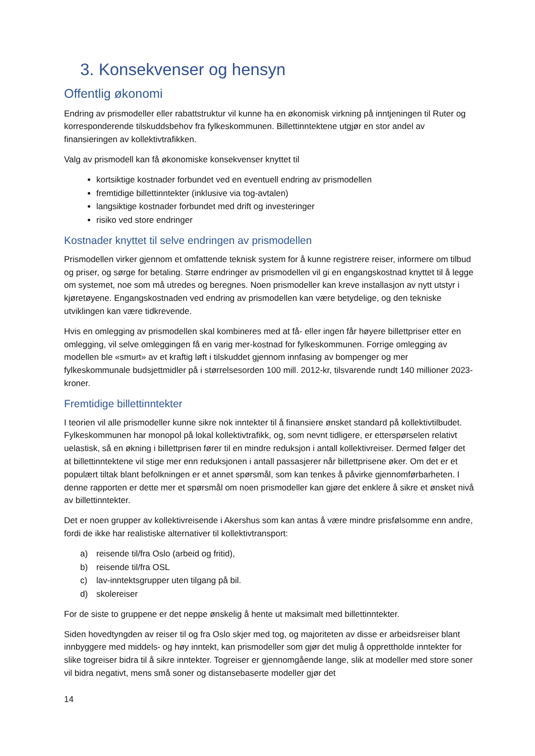3. Konsekvenser og hensyn
Offentlig økonomi
Endring av prismodeller eller rabattstruktur vil kunne ha en økonomisk virkning på inntjeningen til Ruter og korresponderende tilskuddsbehov fra fylkeskommunen. Billettinntektene utgjør en stor andel av finansieringen av kollektivtrafikken.
Valg av prismodell kan få økonomiske konsekvenser knyttet til
kortsiktige kostnader forbundet ved en eventuell endring av prismodellen
fremtidige billettinntekter (inklusive via tog-avtalen)
langsiktige kostnader forbundet med drift og investeringer
risiko ved store endringer
Kostnader knyttet til selve endringen av prismodellen
Prismodellen virker gjennom et omfattende teknisk system for å kunne registrere reiser, informere om tilbud og priser, og sørge for betaling. Større endringer av prismodellen vil gi en engangskostnad knyttet til å legge om systemet, noe som må utredes og beregnes. Noen prismodeller kan kreve installasjon av nytt utstyr i kjøretøyene. Engangskostnaden ved endring av prismodellen kan være betydelige, og den tekniske utviklingen kan være tidkrevende.
Hvis en omlegging av prismodellen skal kombineres med at få- eller ingen får høyere billettpriser etter en omlegging, vil selve omleggingen få en varig mer-kostnad for fylkeskommunen. Forrige omlegging av modellen ble «smurt» av et kraftig løft i tilskuddet gjennom innfasing av bompenger og mer fylkeskommunale budsjettmidler på i størrelsesorden 100 mill. 2012-kr, tilsvarende rundt 140 millioner 2023-kroner.
Fremtidige billettinntekter
I teorien vil alle prismodeller kunne sikre nok inntekter til å finansiere ønsket standard på kollektivtilbudet. Fylkeskommunen har monopol på lokal kollektivtrafikk, og, som nevnt tidligere, er etterspørselen relativt uelastisk, så en økning i billettprisen fører til en mindre reduksjon i antall kollektivreiser. Dermed følger det at billettinntektene vil stige mer enn reduksjonen i antall passasjerer når billettprisene øker. Om det er et populært tiltak blant befolkningen er et annet spørsmål, som kan tenkes å påvirke gjennomførbarheten. I denne rapporten er dette mer et spørsmål om noen prismodeller kan gjøre det enklere å sikre et ønsket nivå av billettinntekter.
Det er noen grupper av kollektivreisende i Akershus som kan antas å være mindre prisfølsomme enn andre, fordi de ikke har realistiske alternativer til kollektivtransport:
a) reisende til/fra Oslo (arbeid og fritid),
b) reisende til/fra OSL
c) lav-inntektsgrupper uten tilgang på bil.
d) skolereiser
For de siste to gruppene er det neppe ønskelig å hente ut maksimalt med billettinntekter.
Siden hovedtyngden av reiser til og fra Oslo skjer med tog, og majoriteten av disse er arbeidsreiser blant innbyggere med middels- og høy inntekt, kan prismodeller som gjør det mulig å opprettholde inntekter for slike togreiser bidra til å sikre inntekter. Togreiser er gjennomgående lange, slik at modeller med store soner vil bidra negativt, mens små soner og distansebaserte modeller gjør det
14